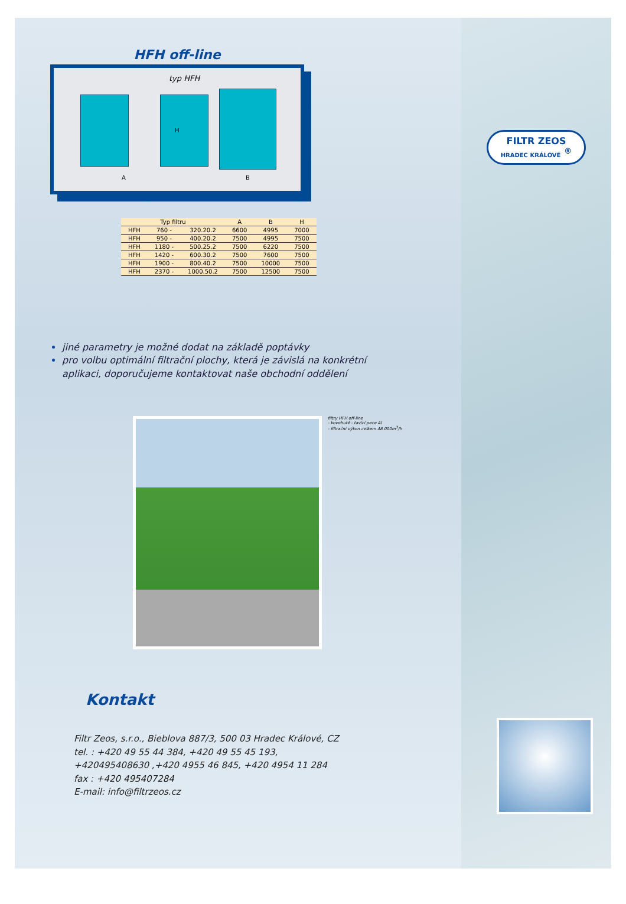HFH off-line
typ HFH
A B
H
| Typ filtru | | | A | B | H |
| --- | --- | --- | --- | --- | --- |
| HFH | 760 - | 320.20.2 | 6600 | 4995 | 7000 |
| HFH | 950 - | 400.20.2 | 7500 | 4995 | 7500 |
| HFH | 1180 - | 500.25.2 | 7500 | 6220 | 7500 |
| HFH | 1420 - | 600.30.2 | 7500 | 7600 | 7500 |
| HFH | 1900 - | 800.40.2 | 7500 | 10000 | 7500 |
| HFH | 2370 - | 1000.50.2 | 7500 | 12500 | 7500 |
jiné parametry je možné dodat na základě poptávky
pro volbu optimální filtrační plochy, která je závislá na konkrétní aplikaci, doporučujeme kontaktovat naše obchodní oddělení
filtry HFH off-line
- kovohutě - tavící pece Al
- filtrační výkon celkem 48 000m<sup>3</sup>/h
Kontakt
Filtr Zeos, s.r.o., Bieblova 887/3, 500 03 Hradec Králové, CZ
tel. : +420 49 55 44 384, +420 49 55 45 193,
+420495408630 ,+420 4955 46 845, +420 4954 11 284
fax : +420 495407284
E-mail: info@filtrzeos.cz
FILTR ZEOS
HRADEC KRÁLOVÉ <sup>®</sup>